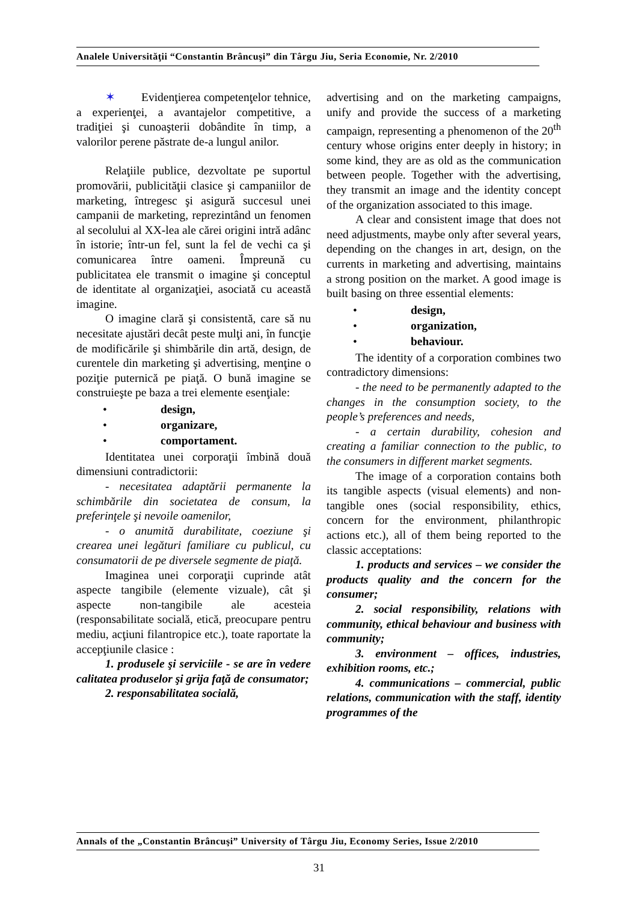Analele Universităţii “Constantin Brâncuşi” din Târgu Jiu, Seria Economie, Nr. 2/2010
✶ Evidenţierea competenţelor tehnice, a experienţei, a avantajelor competitive, a tradiţiei şi cunoaşterii dobândite în timp, a valorilor perene păstrate de-a lungul anilor.
Relaţiile publice, dezvoltate pe suportul promovării, publicităţii clasice şi campaniilor de marketing, întregesc şi asigură succesul unei campanii de marketing, reprezintând un fenomen al secolului al XX-lea ale cărei origini intră adânc în istorie; într-un fel, sunt la fel de vechi ca şi comunicarea între oameni. Împreună cu publicitatea ele transmit o imagine şi conceptul de identitate al organizaţiei, asociată cu această imagine.
O imagine clară şi consistentă, care să nu necesitate ajustări decât peste mulţi ani, în funcţie de modificările şi shimbările din artă, design, de curentele din marketing şi advertising, menţine o poziţie puternică pe piaţă. O bună imagine se construieşte pe baza a trei elemente esenţiale:
• design,
• organizare,
• comportament.
Identitatea unei corporaţii îmbină două dimensiuni contradictorii:
- necesitatea adaptării permanente la schimbările din societatea de consum, la preferinţele şi nevoile oamenilor,
- o anumită durabilitate, coeziune şi crearea unei legături familiare cu publicul, cu consumatorii de pe diversele segmente de piaţă.
Imaginea unei corporaţii cuprinde atât aspecte tangibile (elemente vizuale), cât şi aspecte non-tangibile ale acesteia (responsabilitate socială, etică, preocupare pentru mediu, acţiuni filantropice etc.), toate raportate la accepţiunile clasice :
1. produsele şi serviciile - se are în vedere calitatea produselor şi grija faţă de consumator;
2. responsabilitatea socială,
advertising and on the marketing campaigns, unify and provide the success of a marketing campaign, representing a phenomenon of the 20<sup>th</sup> century whose origins enter deeply in history; in some kind, they are as old as the communication between people. Together with the advertising, they transmit an image and the identity concept of the organization associated to this image.
A clear and consistent image that does not need adjustments, maybe only after several years, depending on the changes in art, design, on the currents in marketing and advertising, maintains a strong position on the market. A good image is built basing on three essential elements:
• design,
• organization,
• behaviour.
The identity of a corporation combines two contradictory dimensions:
- the need to be permanently adapted to the changes in the consumption society, to the people’s preferences and needs,
- a certain durability, cohesion and creating a familiar connection to the public, to the consumers in different market segments.
The image of a corporation contains both its tangible aspects (visual elements) and non-tangible ones (social responsibility, ethics, concern for the environment, philanthropic actions etc.), all of them being reported to the classic acceptations:
1. products and services – we consider the products quality and the concern for the consumer;
2. social responsibility, relations with community, ethical behaviour and business with community;
3. environment – offices, industries, exhibition rooms, etc.;
4. communications – commercial, public relations, communication with the staff, identity programmes of the
Annals of the „Constantin Brâncuşi” University of Târgu Jiu, Economy Series, Issue 2/2010
31